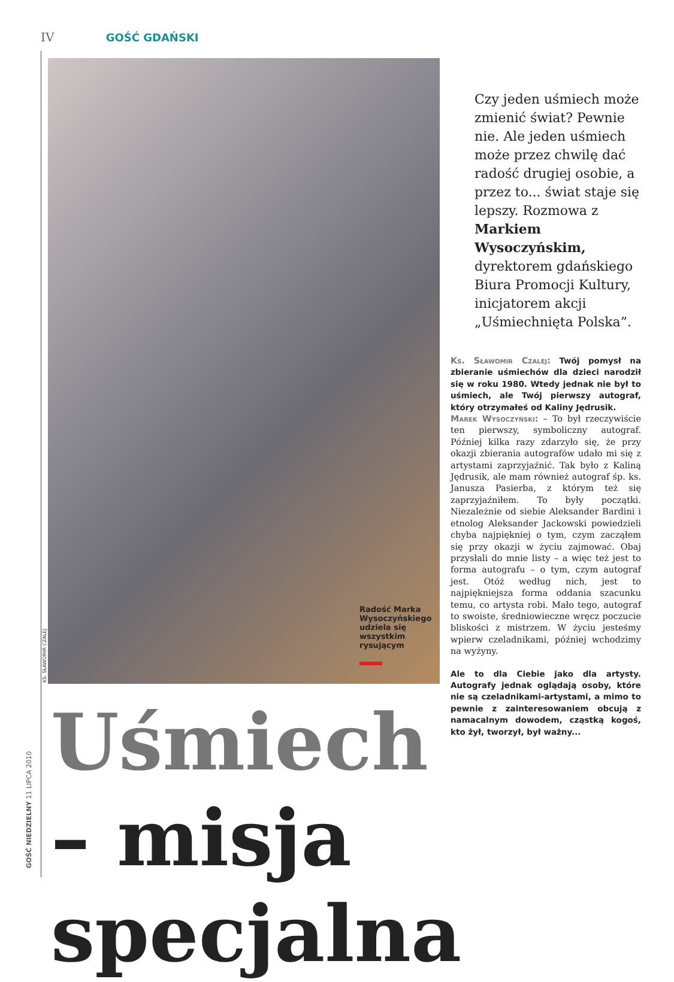IV GOŚĆ GDAŃSKI
KS. SŁAWOMIR CZALEJ
Radość Marka Wysoczyńskiego udziela się wszystkim rysującym
Czy jeden uśmiech może zmienić świat? Pewnie nie. Ale jeden uśmiech może przez chwilę dać radość drugiej osobie, a przez to... świat staje się lepszy. Rozmowa z Markiem Wysoczyńskim, dyrektorem gdańskiego Biura Promocji Kultury, inicjatorem akcji „Uśmiechnięta Polska”.
Ks. Sławomir Czalej: Twój pomysł na zbieranie uśmiechów dla dzieci narodził się w roku 1980. Wtedy jednak nie był to uśmiech, ale Twój pierwszy autograf, który otrzymałeś od Kaliny Jędrusik.
Marek Wysoczyński: – To był rzeczywiście ten pierwszy, symboliczny autograf. Później kilka razy zdarzyło się, że przy okazji zbierania autografów udało mi się z artystami zaprzyjaźnić. Tak było z Kaliną Jędrusik, ale mam również autograf śp. ks. Janusza Pasierba, z którym też się zaprzyjaźniłem. To były początki. Niezależnie od siebie Aleksander Bardini i etnolog Aleksander Jackowski powiedzieli chyba najpiękniej o tym, czym zacząłem się przy okazji w życiu zajmować. Obaj przysłali do mnie listy – a więc też jest to forma autografu – o tym, czym autograf jest. Otóż według nich, jest to najpiękniejsza forma oddania szacunku temu, co artysta robi. Mało tego, autograf to swoiste, średniowieczne wręcz poczucie bliskości z mistrzem. W życiu jesteśmy wpierw czeladnikami, później wchodzimy na wyżyny.
Ale to dla Ciebie jako dla artysty. Autografy jednak oglądają osoby, które nie są czeladnikami-artystami, a mimo to pewnie z zainteresowaniem obcują z namacalnym dowodem, cząstką kogoś, kto żył, tworzył, był ważny...
Uśmiech
– misja specjalna
GOŚĆ NIEDZIELNY 11 LIPCA 2010